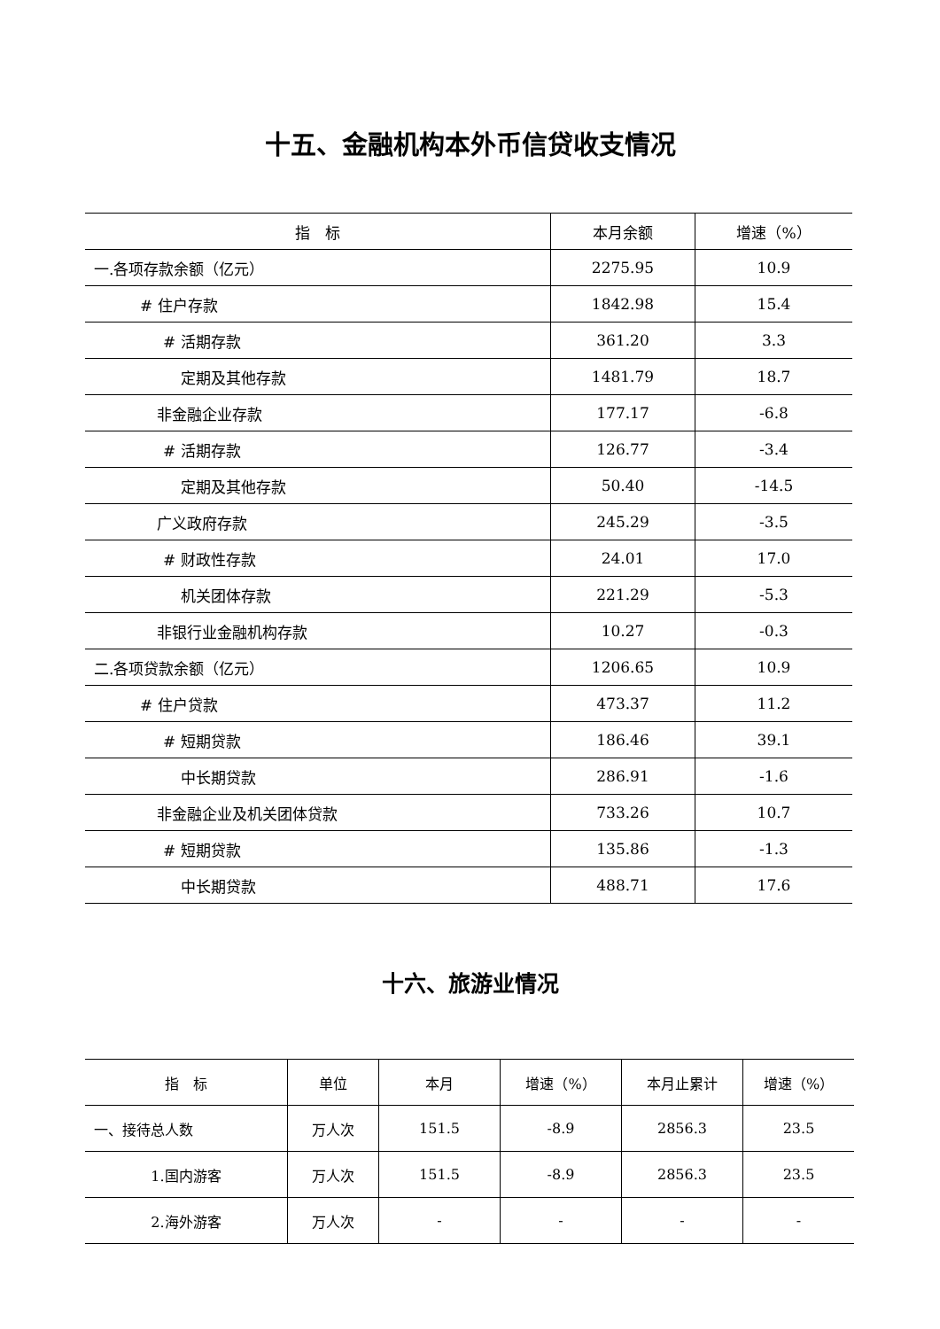十五、金融机构本外币信贷收支情况
| 指 标 | 本月余额 | 增速（%） |
| --- | --- | --- |
| 一.各项存款余额（亿元） | 2275.95 | 10.9 |
| # 住户存款 | 1842.98 | 15.4 |
| # 活期存款 | 361.20 | 3.3 |
| 定期及其他存款 | 1481.79 | 18.7 |
| 非金融企业存款 | 177.17 | -6.8 |
| # 活期存款 | 126.77 | -3.4 |
| 定期及其他存款 | 50.40 | -14.5 |
| 广义政府存款 | 245.29 | -3.5 |
| # 财政性存款 | 24.01 | 17.0 |
| 机关团体存款 | 221.29 | -5.3 |
| 非银行业金融机构存款 | 10.27 | -0.3 |
| 二.各项贷款余额（亿元） | 1206.65 | 10.9 |
| # 住户贷款 | 473.37 | 11.2 |
| # 短期贷款 | 186.46 | 39.1 |
| 中长期贷款 | 286.91 | -1.6 |
| 非金融企业及机关团体贷款 | 733.26 | 10.7 |
| # 短期贷款 | 135.86 | -1.3 |
| 中长期贷款 | 488.71 | 17.6 |
十六、旅游业情况
| 指 标 | 单位 | 本月 | 增速（%） | 本月止累计 | 增速（%） |
| --- | --- | --- | --- | --- | --- |
| 一、接待总人数 | 万人次 | 151.5 | -8.9 | 2856.3 | 23.5 |
| 1.国内游客 | 万人次 | 151.5 | -8.9 | 2856.3 | 23.5 |
| 2.海外游客 | 万人次 | - | - | - | - |